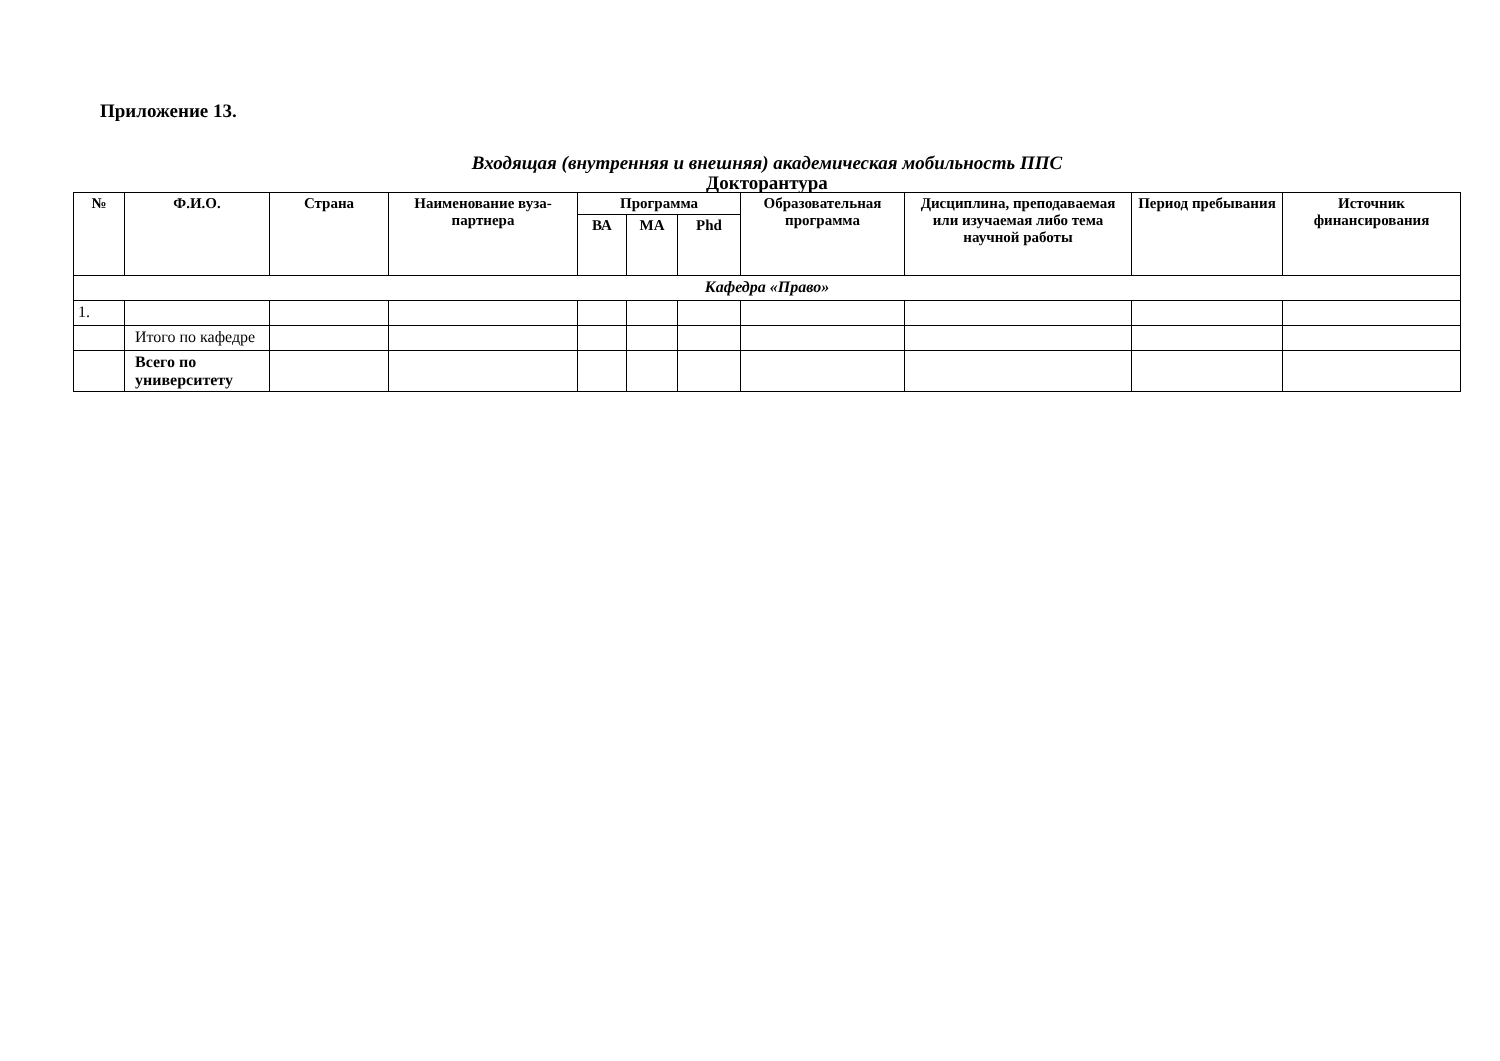Приложение 13.
Входящая (внутренняя и внешняя) академическая мобильность ППС
Докторантура
| № | Ф.И.О. | Страна | Наименование вуза-партнера | Программа | | | Образовательная программа | Дисциплина, преподаваемая или изучаемая либо тема научной работы | Период пребывания | Источник финансирования |
| --- | --- | --- | --- | --- | --- | --- | --- | --- | --- | --- |
| | | | | ВА | МА | Phd | | | | |
| Кафедра «Право» | | | | | | | | | | |
| 1. | | | | | | | | | | |
| | Итого по кафедре | | | | | | | | | |
| | Всего по университету | | | | | | | | | |